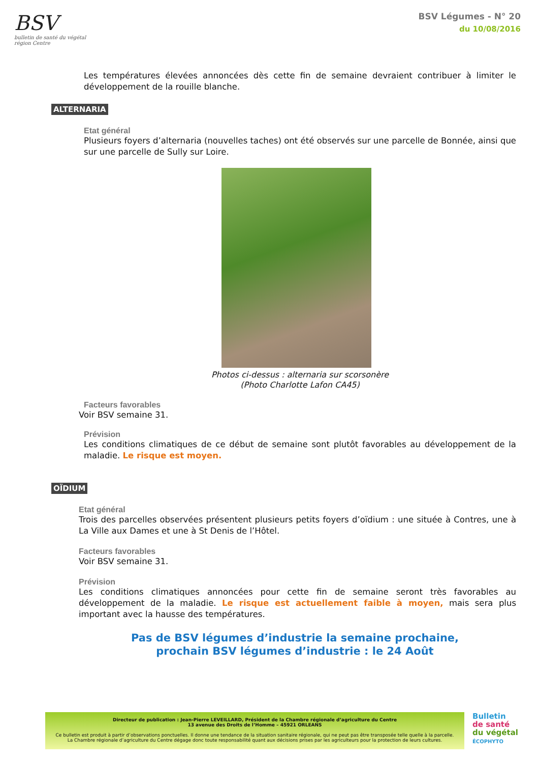BSV
bulletin de santé du végétal
région Centre
BSV Légumes - N° 20
du 10/08/2016
Les températures élevées annoncées dès cette fin de semaine devraient contribuer à limiter le développement de la rouille blanche.
ALTERNARIA
Etat général
Plusieurs foyers d’alternaria (nouvelles taches) ont été observés sur une parcelle de Bonnée, ainsi que sur une parcelle de Sully sur Loire.
Photos ci-dessus : alternaria sur scorsonère
(Photo Charlotte Lafon CA45)
Facteurs favorables
Voir BSV semaine 31.
Prévision
Les conditions climatiques de ce début de semaine sont plutôt favorables au développement de la maladie. Le risque est moyen.
OÏDIUM
Etat général
Trois des parcelles observées présentent plusieurs petits foyers d’oïdium : une située à Contres, une à La Ville aux Dames et une à St Denis de l’Hôtel.
Facteurs favorables
Voir BSV semaine 31.
Prévision
Les conditions climatiques annoncées pour cette fin de semaine seront très favorables au développement de la maladie. Le risque est actuellement faible à moyen, mais sera plus important avec la hausse des températures.
Pas de BSV légumes d’industrie la semaine prochaine,
prochain BSV légumes d’industrie : le 24 Août
Directeur de publication : Jean-Pierre LEVEILLARD, Président de la Chambre régionale d’agriculture du Centre
13 avenue des Droits de l’Homme – 45921 ORLEANS
Ce bulletin est produit à partir d’observations ponctuelles. Il donne une tendance de la situation sanitaire régionale, qui ne peut pas être transposée telle quelle à la parcelle.
La Chambre régionale d’agriculture du Centre dégage donc toute responsabilité quant aux décisions prises par les agriculteurs pour la protection de leurs cultures.
Bulletin
de santé
du végétal
ÉCOPHYTO